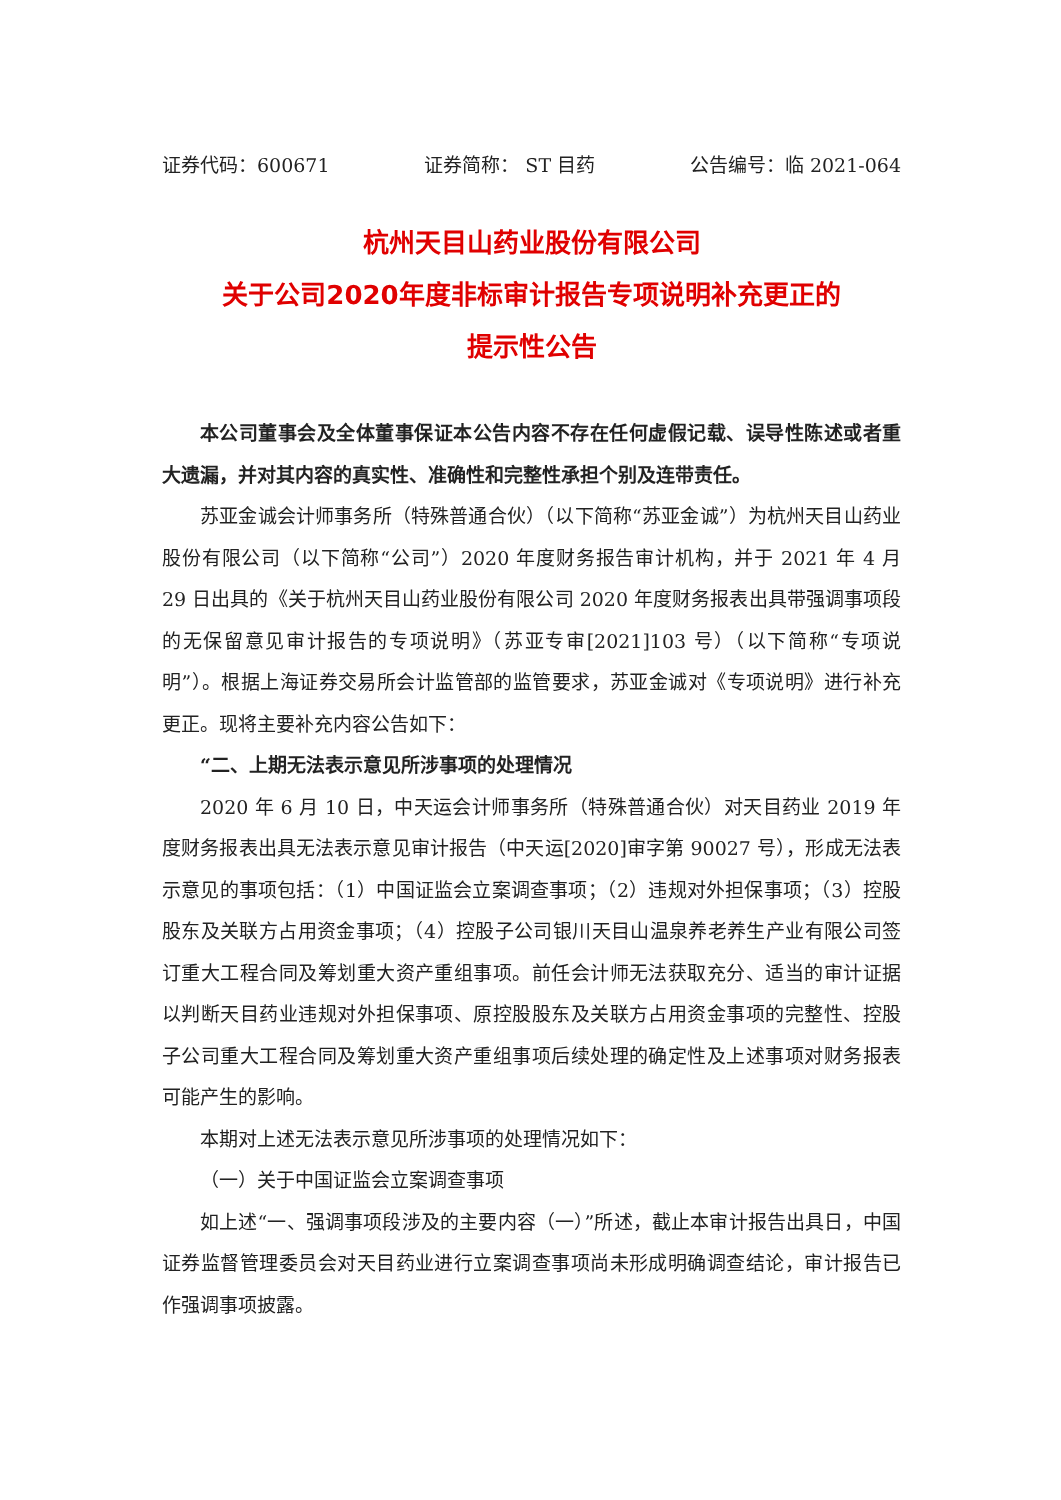证券代码：600671 证券简称： ST 目药 公告编号：临 2021-064
杭州天目山药业股份有限公司
关于公司2020年度非标审计报告专项说明补充更正的
提示性公告
本公司董事会及全体董事保证本公告内容不存在任何虚假记载、误导性陈述或者重大遗漏，并对其内容的真实性、准确性和完整性承担个别及连带责任。
苏亚金诚会计师事务所（特殊普通合伙）（以下简称“苏亚金诚”）为杭州天目山药业股份有限公司（以下简称“公司”）2020 年度财务报告审计机构，并于 2021 年 4 月 29 日出具的《关于杭州天目山药业股份有限公司 2020 年度财务报表出具带强调事项段的无保留意见审计报告的专项说明》（苏亚专审[2021]103 号）（以下简称“专项说明”）。根据上海证券交易所会计监管部的监管要求，苏亚金诚对《专项说明》进行补充更正。现将主要补充内容公告如下：
“二、上期无法表示意见所涉事项的处理情况
2020 年 6 月 10 日，中天运会计师事务所（特殊普通合伙）对天目药业 2019 年度财务报表出具无法表示意见审计报告（中天运[2020]审字第 90027 号），形成无法表示意见的事项包括：（1）中国证监会立案调查事项；（2）违规对外担保事项；（3）控股股东及关联方占用资金事项；（4）控股子公司银川天目山温泉养老养生产业有限公司签订重大工程合同及筹划重大资产重组事项。前任会计师无法获取充分、适当的审计证据以判断天目药业违规对外担保事项、原控股股东及关联方占用资金事项的完整性、控股子公司重大工程合同及筹划重大资产重组事项后续处理的确定性及上述事项对财务报表可能产生的影响。
本期对上述无法表示意见所涉事项的处理情况如下：
（一）关于中国证监会立案调查事项
如上述“一、强调事项段涉及的主要内容（一）”所述，截止本审计报告出具日，中国证券监督管理委员会对天目药业进行立案调查事项尚未形成明确调查结论，审计报告已作强调事项披露。